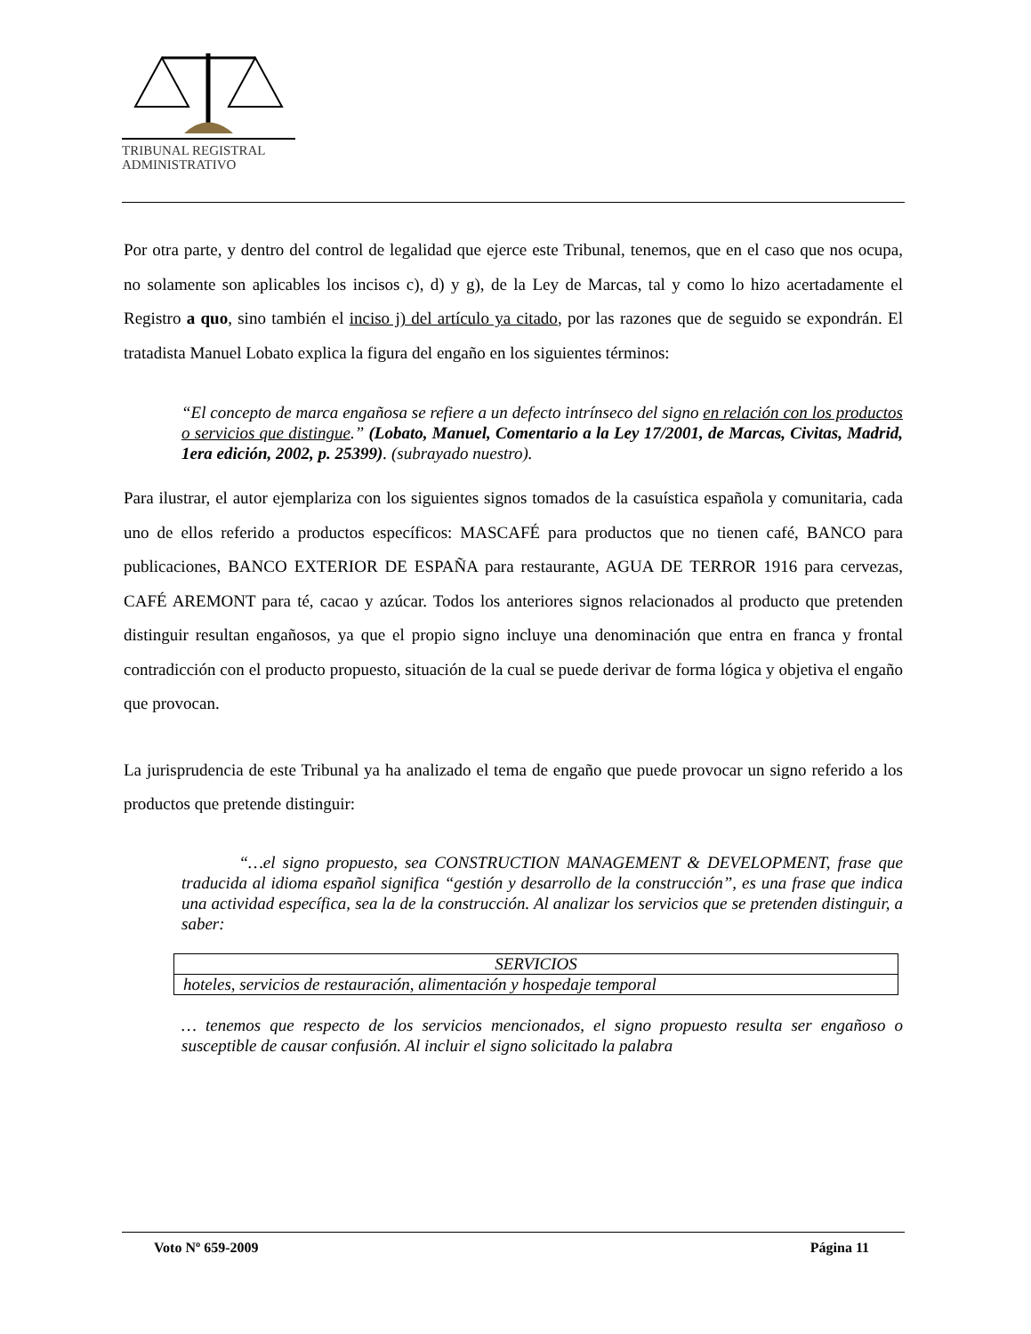TRIBUNAL REGISTRAL
ADMINISTRATIVO
Por otra parte, y dentro del control de legalidad que ejerce este Tribunal, tenemos, que en el caso que nos ocupa, no solamente son aplicables los incisos c), d) y g), de la Ley de Marcas, tal y como lo hizo acertadamente el Registro a quo, sino también el inciso j) del artículo ya citado, por las razones que de seguido se expondrán. El tratadista Manuel Lobato explica la figura del engaño en los siguientes términos:
“El concepto de marca engañosa se refiere a un defecto intrínseco del signo en relación con los productos o servicios que distingue.” (Lobato, Manuel, Comentario a la Ley 17/2001, de Marcas, Civitas, Madrid, 1era edición, 2002, p. 25399). (subrayado nuestro).
Para ilustrar, el autor ejemplariza con los siguientes signos tomados de la casuística española y comunitaria, cada uno de ellos referido a productos específicos: MASCAFÉ para productos que no tienen café, BANCO para publicaciones, BANCO EXTERIOR DE ESPAÑA para restaurante, AGUA DE TERROR 1916 para cervezas, CAFÉ AREMONT para té, cacao y azúcar. Todos los anteriores signos relacionados al producto que pretenden distinguir resultan engañosos, ya que el propio signo incluye una denominación que entra en franca y frontal contradicción con el producto propuesto, situación de la cual se puede derivar de forma lógica y objetiva el engaño que provocan.
La jurisprudencia de este Tribunal ya ha analizado el tema de engaño que puede provocar un signo referido a los productos que pretende distinguir:
“…el signo propuesto, sea CONSTRUCTION MANAGEMENT & DEVELOPMENT, frase que traducida al idioma español significa “gestión y desarrollo de la construcción”, es una frase que indica una actividad específica, sea la de la construcción. Al analizar los servicios que se pretenden distinguir, a saber:
| SERVICIOS |
| hoteles, servicios de restauración, alimentación y hospedaje temporal |
… tenemos que respecto de los servicios mencionados, el signo propuesto resulta ser engañoso o susceptible de causar confusión. Al incluir el signo solicitado la palabra
Voto Nº 659-2009 Página 11